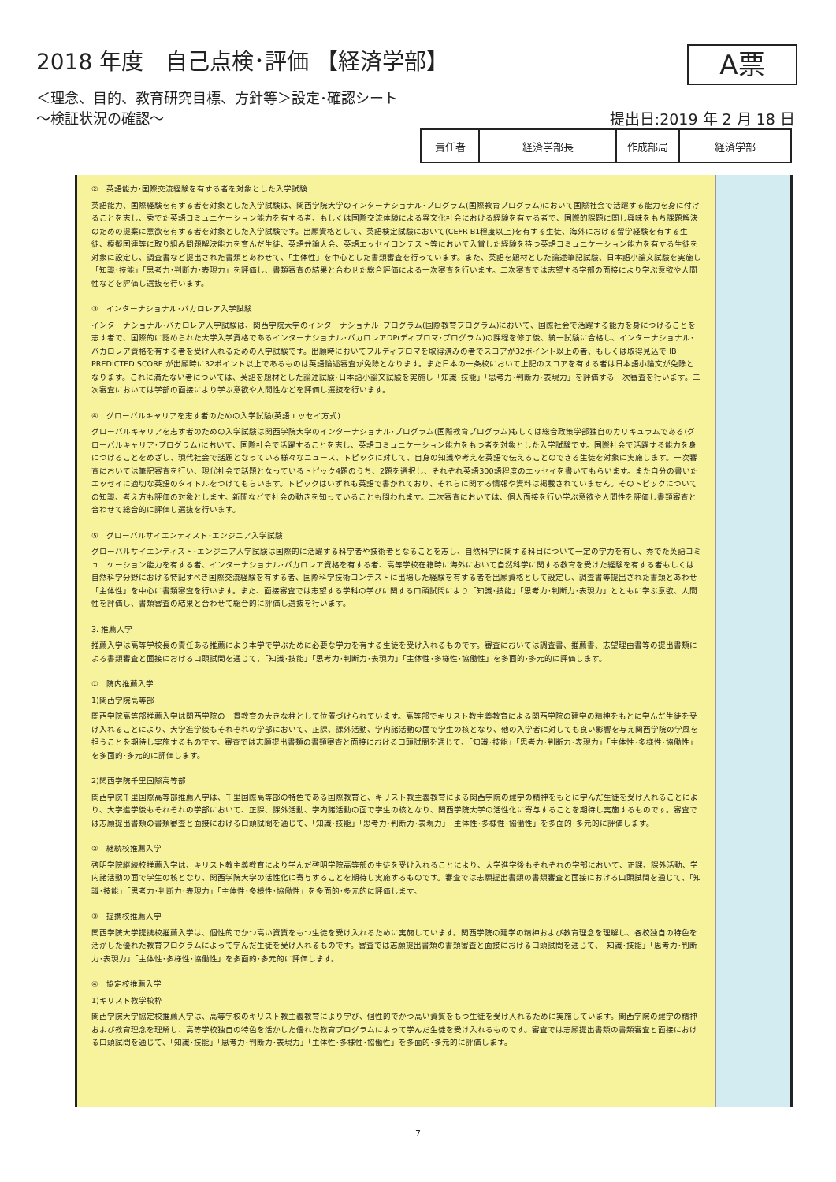2018 年度　自己点検･評価 【経済学部】
A票
＜理念、目的、教育研究目標、方針等＞設定･確認シート
～検証状況の確認～
提出日:2019 年 2 月 18 日
| 責任者 | 経済学部長 | 作成部局 | 経済学部 |
②　英語能力･国際交流経験を有する者を対象とした入学試験
英語能力、国際経験を有する者を対象とした入学試験は、関西学院大学のインターナショナル･プログラム(国際教育プログラム)において国際社会で活躍する能力を身に付けることを志し、秀でた英語コミュニケーション能力を有する者、もしくは国際交流体験による異文化社会における経験を有する者で、国際的課題に関し興味をもち課題解決のための提案に意欲を有する者を対象とした入学試験です。出願資格として、英語検定試験において(CEFR B1程度以上)を有する生徒、海外における留学経験を有する生徒、模擬国連等に取り組み問題解決能力を育んだ生徒、英語弁論大会、英語エッセイコンテスト等において入賞した経験を持つ英語コミュニケーション能力を有する生徒を対象に設定し、調査書など提出された書類とあわせて、「主体性」を中心とした書類審査を行っています。また、英語を題材とした論述筆記試験、日本語小論文試験を実施し「知識･技能」「思考力･判断力･表現力」を評価し、書類審査の結果と合わせた総合評価による一次審査を行います。二次審査では志望する学部の面接により学ぶ意欲や人間性などを評価し選抜を行います。
③　インターナショナル･バカロレア入学試験
インターナショナル･バカロレア入学試験は、関西学院大学のインターナショナル･プログラム(国際教育プログラム)において、国際社会で活躍する能力を身につけることを志す者で、国際的に認められた大学入学資格であるインターナショナル･バカロレアDP(ディプロマ･プログラム)の課程を修了後、統一試験に合格し、インターナショナル･バカロレア資格を有する者を受け入れるための入学試験です。出願時においてフルディプロマを取得済みの者でスコアが32ポイント以上の者、もしくは取得見込で IB PREDICTED SCORE が出願時に32ポイント以上であるものは英語論述審査が免除となります。また日本の一条校において上記のスコアを有する者は日本語小論文が免除となります。これに満たない者については、英語を題材とした論述試験･日本語小論文試験を実施し「知識･技能」「思考力･判断力･表現力」を評価する一次審査を行います。二次審査においては学部の面接により学ぶ意欲や人間性などを評価し選抜を行います。
④　グローバルキャリアを志す者のための入学試験(英語エッセイ方式)
グローバルキャリアを志す者のための入学試験は関西学院大学のインターナショナル･プログラム(国際教育プログラム)もしくは総合政策学部独自のカリキュラムである(グローバルキャリア･プログラム)において、国際社会で活躍することを志し、英語コミュニケーション能力をもつ者を対象とした入学試験です。国際社会で活躍する能力を身につけることをめざし、現代社会で話題となっている様々なニュース、トピックに対して、自身の知識や考えを英語で伝えることのできる生徒を対象に実施します。一次審査においては筆記審査を行い、現代社会で話題となっているトピック4題のうち、2題を選択し、それぞれ英語300語程度のエッセイを書いてもらいます。また自分の書いたエッセイに適切な英語のタイトルをつけてもらいます。トピックはいずれも英語で書かれており、それらに関する情報や資料は掲載されていません。そのトピックについての知識、考え方も評価の対象とします。新聞などで社会の動きを知っていることも問われます。二次審査においては、個人面接を行い学ぶ意欲や人間性を評価し書類審査と合わせて総合的に評価し選抜を行います。
⑤　グローバルサイエンティスト･エンジニア入学試験
グローバルサイエンティスト･エンジニア入学試験は国際的に活躍する科学者や技術者となることを志し、自然科学に関する科目について一定の学力を有し、秀でた英語コミュニケーション能力を有する者、インターナショナル･バカロレア資格を有する者、高等学校在籍時に海外において自然科学に関する教育を受けた経験を有する者もしくは自然科学分野における特記すべき国際交流経験を有する者、国際科学技術コンテストに出場した経験を有する者を出願資格として設定し、調査書等提出された書類とあわせ「主体性」を中心に書類審査を行います。また、面接審査では志望する学科の学びに関する口頭試問により「知識･技能」「思考力･判断力･表現力」とともに学ぶ意欲、人間性を評価し、書類審査の結果と合わせて総合的に評価し選抜を行います。
3. 推薦入学
推薦入学は高等学校長の責任ある推薦により本学で学ぶために必要な学力を有する生徒を受け入れるものです。審査においては調査書、推薦書、志望理由書等の提出書類による書類審査と面接における口頭試問を通じて、「知識･技能」「思考力･判断力･表現力」「主体性･多様性･協働性」を多面的･多元的に評価します。
①　院内推薦入学
1)関西学院高等部
関西学院高等部推薦入学は関西学院の一貫教育の大きな柱として位置づけられています。高等部でキリスト教主義教育による関西学院の建学の精神をもとに学んだ生徒を受け入れることにより、大学進学後もそれぞれの学部において、正課、課外活動、学内諸活動の面で学生の核となり、他の入学者に対しても良い影響を与え関西学院の学風を担うことを期待し実施するものです。審査では志願提出書類の書類審査と面接における口頭試問を通じて、「知識･技能」「思考力･判断力･表現力」「主体性･多様性･協働性」を多面的･多元的に評価します。
2)関西学院千里国際高等部
関西学院千里国際高等部推薦入学は、千里国際高等部の特色である国際教育と、キリスト教主義教育による関西学院の建学の精神をもとに学んだ生徒を受け入れることにより、大学進学後もそれぞれの学部において、正課、課外活動、学内諸活動の面で学生の核となり、関西学院大学の活性化に寄与することを期待し実施するものです。審査では志願提出書類の書類審査と面接における口頭試問を通じて、「知識･技能」「思考力･判断力･表現力」「主体性･多様性･協働性」を多面的･多元的に評価します。
②　継続校推薦入学
啓明学院継続校推薦入学は、キリスト教主義教育により学んだ啓明学院高等部の生徒を受け入れることにより、大学進学後もそれぞれの学部において、正課、課外活動、学内諸活動の面で学生の核となり、関西学院大学の活性化に寄与することを期待し実施するものです。審査では志願提出書類の書類審査と面接における口頭試問を通じて、「知識･技能」「思考力･判断力･表現力」「主体性･多様性･協働性」を多面的･多元的に評価します。
③　提携校推薦入学
関西学院大学提携校推薦入学は、個性的でかつ高い資質をもつ生徒を受け入れるために実施しています。関西学院の建学の精神および教育理念を理解し、各校独自の特色を活かした優れた教育プログラムによって学んだ生徒を受け入れるものです。審査では志願提出書類の書類審査と面接における口頭試問を通じて、「知識･技能」「思考力･判断力･表現力」「主体性･多様性･協働性」を多面的･多元的に評価します。
④　協定校推薦入学
1)キリスト教学校枠
関西学院大学協定校推薦入学は、高等学校のキリスト教主義教育により学び、個性的でかつ高い資質をもつ生徒を受け入れるために実施しています。関西学院の建学の精神および教育理念を理解し、高等学校独自の特色を活かした優れた教育プログラムによって学んだ生徒を受け入れるものです。審査では志願提出書類の書類審査と面接における口頭試問を通じて、「知識･技能」「思考力･判断力･表現力」「主体性･多様性･協働性」を多面的･多元的に評価します。
7